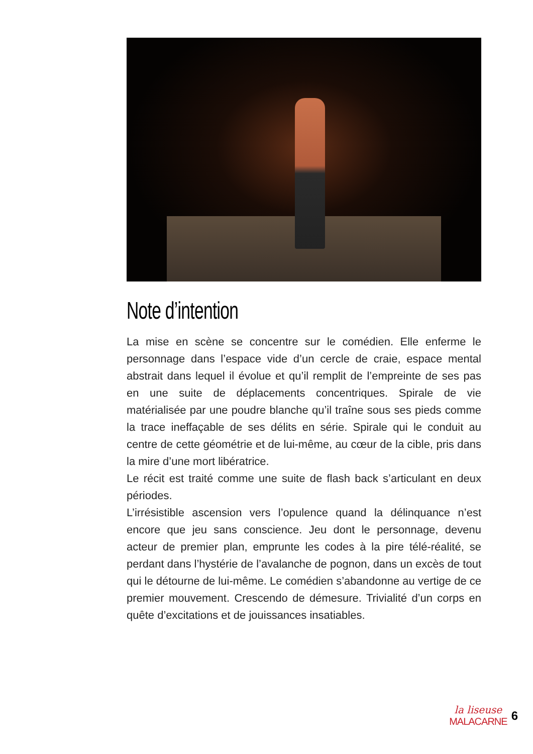Note d’intention
La mise en scène se concentre sur le comédien. Elle enferme le personnage dans l’espace vide d’un cercle de craie, espace mental abstrait dans lequel il évolue et qu’il remplit de l’empreinte de ses pas en une suite de déplacements concentriques. Spirale de vie matérialisée par une poudre blanche qu’il traîne sous ses pieds comme la trace ineffaçable de ses délits en série. Spirale qui le conduit au centre de cette géométrie et de lui-même, au cœur de la cible, pris dans la mire d’une mort libératrice.
Le récit est traité comme une suite de flash back s’articulant en deux périodes.
L’irrésistible ascension vers l’opulence quand la délinquance n’est encore que jeu sans conscience. Jeu dont le personnage, devenu acteur de premier plan, emprunte les codes à la pire télé-réalité, se perdant dans l’hystérie de l’avalanche de pognon, dans un excès de tout qui le détourne de lui-même. Le comédien s’abandonne au vertige de ce premier mouvement. Crescendo de démesure. Trivialité d’un corps en quête d’excitations et de jouissances insatiables.
la liseuse
MALACARNE
6